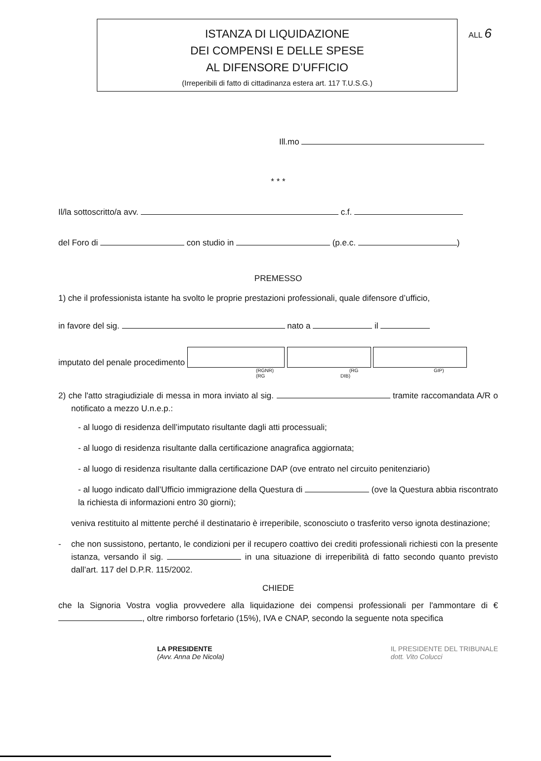ALL 6
ISTANZA DI LIQUIDAZIONE
DEI COMPENSI E DELLE SPESE
AL DIFENSORE D’UFFICIO
(Irreperibili di fatto di cittadinanza estera art. 117 T.U.S.G.)
Ill.mo
* * *
Il/la sottoscritto/a avv. c.f.
del Foro di con studio in (p.e.c. )
PREMESSO
1) che il professionista istante ha svolto le proprie prestazioni professionali, quale difensore d’ufficio,
in favore del sig. nato a il
imputato del penale procedimento
(RGNR) (RG GIP) (RG DIB)
2) che l'atto stragiudiziale di messa in mora inviato al sig. tramite raccomandata A/R o notificato a mezzo U.n.e.p.:
- al luogo di residenza dell’imputato risultante dagli atti processuali;
- al luogo di residenza risultante dalla certificazione anagrafica aggiornata;
- al luogo di residenza risultante dalla certificazione DAP (ove entrato nel circuito penitenziario)
- al luogo indicato dall’Ufficio immigrazione della Questura di (ove la Questura abbia riscontrato la richiesta di informazioni entro 30 giorni);
veniva restituito al mittente perché il destinatario è irreperibile, sconosciuto o trasferito verso ignota destinazione;
- che non sussistono, pertanto, le condizioni per il recupero coattivo dei crediti professionali richiesti con la presente istanza, versando il sig. in una situazione di irreperibilità di fatto secondo quanto previsto dall’art. 117 del D.P.R. 115/2002.
CHIEDE
che la Signoria Vostra voglia provvedere alla liquidazione dei compensi professionali per l'ammontare di € , oltre rimborso forfetario (15%), IVA e CNAP, secondo la seguente nota specifica
LA PRESIDENTE
(Avv. Anna De Nicola)
IL PRESIDENTE DEL TRIBUNALE
dott. Vito Colucci